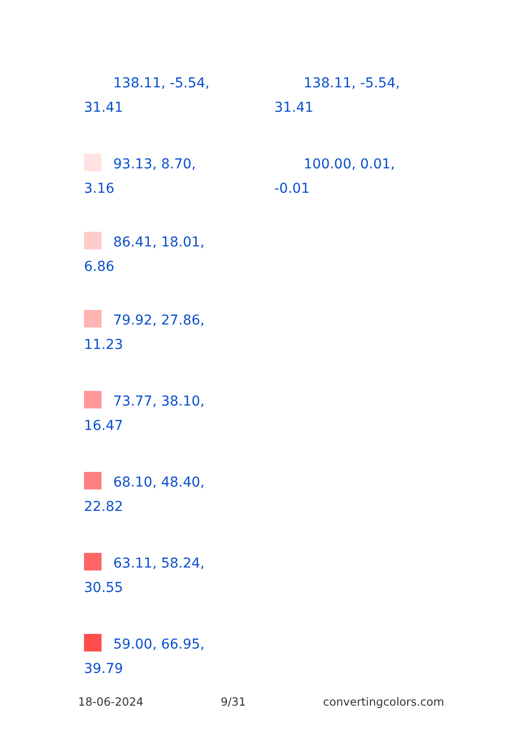138.11, -5.54, 31.41
93.13, 8.70, 3.16
86.41, 18.01, 6.86
79.92, 27.86, 11.23
73.77, 38.10, 16.47
68.10, 48.40, 22.82
63.11, 58.24, 30.55
59.00, 66.95, 39.79
138.11, -5.54, 31.41
100.00, 0.01, -0.01
18-06-2024 9/31 convertingcolors.com